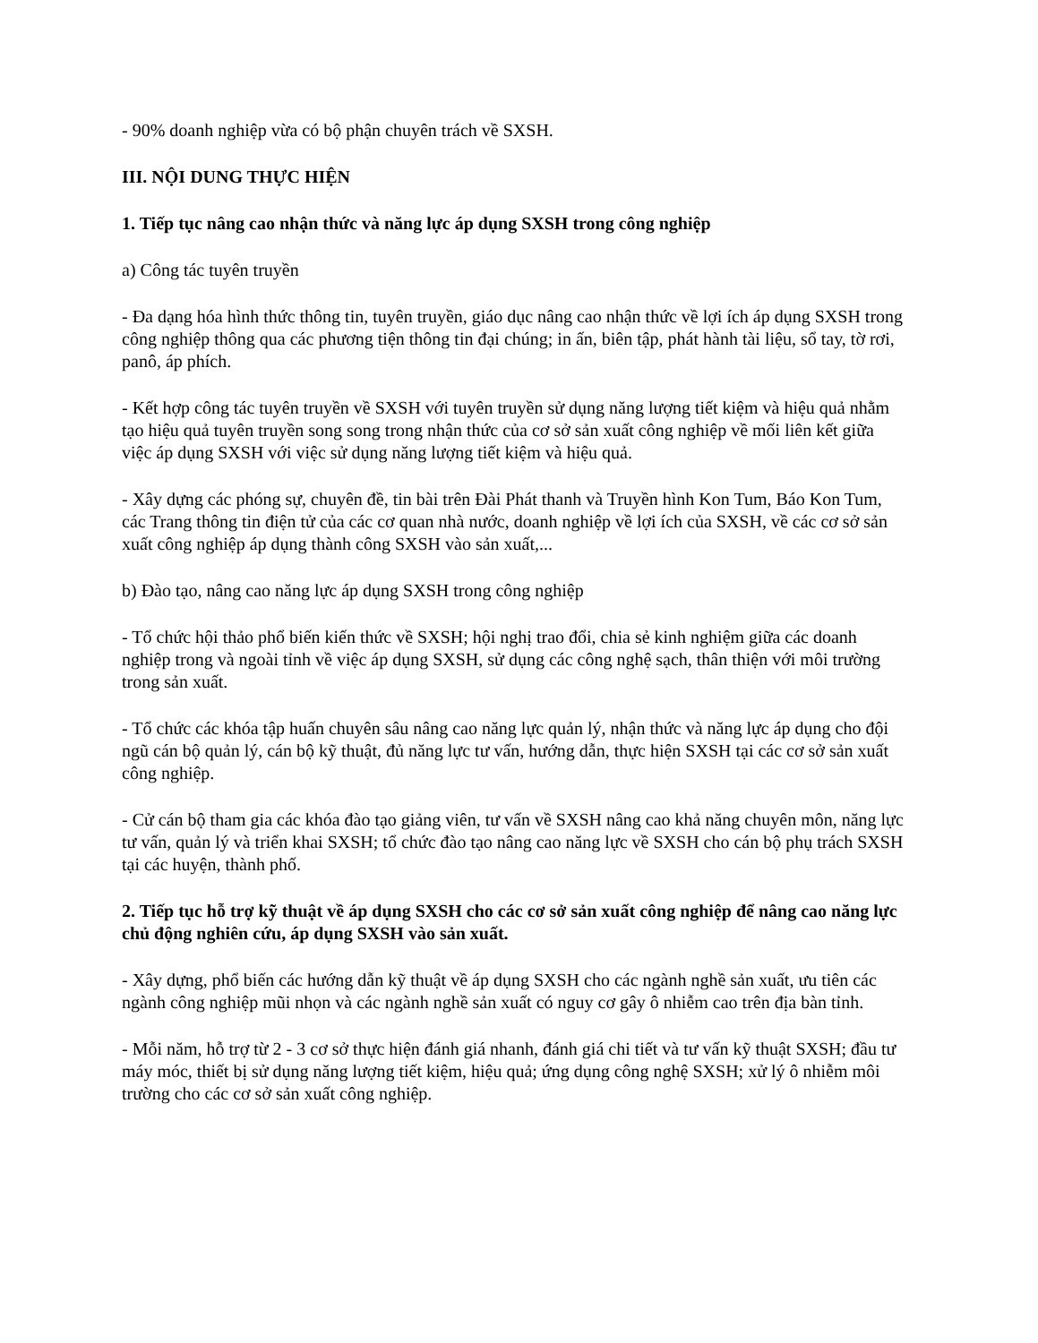- 90% doanh nghiệp vừa có bộ phận chuyên trách về SXSH.
III. NỘI DUNG THỰC HIỆN
1. Tiếp tục nâng cao nhận thức và năng lực áp dụng SXSH trong công nghiệp
a) Công tác tuyên truyền
- Đa dạng hóa hình thức thông tin, tuyên truyền, giáo dục nâng cao nhận thức về lợi ích áp dụng SXSH trong công nghiệp thông qua các phương tiện thông tin đại chúng; in ấn, biên tập, phát hành tài liệu, sổ tay, tờ rơi, panô, áp phích.
- Kết hợp công tác tuyên truyền về SXSH với tuyên truyền sử dụng năng lượng tiết kiệm và hiệu quả nhằm tạo hiệu quả tuyên truyền song song trong nhận thức của cơ sở sản xuất công nghiệp về mối liên kết giữa việc áp dụng SXSH với việc sử dụng năng lượng tiết kiệm và hiệu quả.
- Xây dựng các phóng sự, chuyên đề, tin bài trên Đài Phát thanh và Truyền hình Kon Tum, Báo Kon Tum, các Trang thông tin điện tử của các cơ quan nhà nước, doanh nghiệp về lợi ích của SXSH, về các cơ sở sản xuất công nghiệp áp dụng thành công SXSH vào sản xuất,...
b) Đào tạo, nâng cao năng lực áp dụng SXSH trong công nghiệp
- Tổ chức hội thảo phổ biến kiến thức về SXSH; hội nghị trao đổi, chia sẻ kinh nghiệm giữa các doanh nghiệp trong và ngoài tỉnh về việc áp dụng SXSH, sử dụng các công nghệ sạch, thân thiện với môi trường trong sản xuất.
- Tổ chức các khóa tập huấn chuyên sâu nâng cao năng lực quản lý, nhận thức và năng lực áp dụng cho đội ngũ cán bộ quản lý, cán bộ kỹ thuật, đủ năng lực tư vấn, hướng dẫn, thực hiện SXSH tại các cơ sở sản xuất công nghiệp.
- Cử cán bộ tham gia các khóa đào tạo giảng viên, tư vấn về SXSH nâng cao khả năng chuyên môn, năng lực tư vấn, quản lý và triển khai SXSH; tổ chức đào tạo nâng cao năng lực về SXSH cho cán bộ phụ trách SXSH tại các huyện, thành phố.
2. Tiếp tục hỗ trợ kỹ thuật về áp dụng SXSH cho các cơ sở sản xuất công nghiệp để nâng cao năng lực chủ động nghiên cứu, áp dụng SXSH vào sản xuất.
- Xây dựng, phổ biến các hướng dẫn kỹ thuật về áp dụng SXSH cho các ngành nghề sản xuất, ưu tiên các ngành công nghiệp mũi nhọn và các ngành nghề sản xuất có nguy cơ gây ô nhiễm cao trên địa bàn tỉnh.
- Mỗi năm, hỗ trợ từ 2 - 3 cơ sở thực hiện đánh giá nhanh, đánh giá chi tiết và tư vấn kỹ thuật SXSH; đầu tư máy móc, thiết bị sử dụng năng lượng tiết kiệm, hiệu quả; ứng dụng công nghệ SXSH; xử lý ô nhiễm môi trường cho các cơ sở sản xuất công nghiệp.